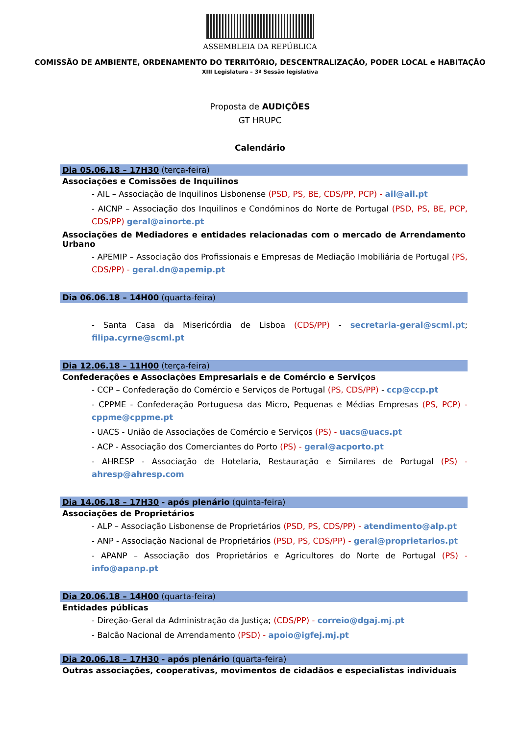ASSEMBLEIA DA REPÚBLICA
COMISSÃO DE AMBIENTE, ORDENAMENTO DO TERRITÓRIO, DESCENTRALIZAÇÃO, PODER LOCAL e HABITAÇÃO
XIII Legislatura – 3ª Sessão legislativa
Proposta de AUDIÇÕES
GT HRUPC
Calendário
Dia 05.06.18 – 17H30 (terça-feira)
Associações e Comissões de Inquilinos
- AIL – Associação de Inquilinos Lisbonense (PSD, PS, BE, CDS/PP, PCP) - ail@ail.pt
- AICNP – Associação dos Inquilinos e Condóminos do Norte de Portugal (PSD, PS, BE, PCP, CDS/PP) geral@ainorte.pt
Associações de Mediadores e entidades relacionadas com o mercado de Arrendamento Urbano
- APEMIP – Associação dos Profissionais e Empresas de Mediação Imobiliária de Portugal (PS, CDS/PP) - geral.dn@apemip.pt
Dia 06.06.18 – 14H00 (quarta-feira)
- Santa Casa da Misericórdia de Lisboa (CDS/PP) - secretaria-geral@scml.pt; filipa.cyrne@scml.pt
Dia 12.06.18 – 11H00 (terça-feira)
Confederações e Associações Empresariais e de Comércio e Serviços
- CCP – Confederação do Comércio e Serviços de Portugal (PS, CDS/PP) - ccp@ccp.pt
- CPPME - Confederação Portuguesa das Micro, Pequenas e Médias Empresas (PS, PCP) - cppme@cppme.pt
- UACS - União de Associações de Comércio e Serviços (PS) - uacs@uacs.pt
- ACP - Associação dos Comerciantes do Porto (PS) - geral@acporto.pt
- AHRESP - Associação de Hotelaria, Restauração e Similares de Portugal (PS) - ahresp@ahresp.com
Dia 14.06.18 – 17H30 - após plenário (quinta-feira)
Associações de Proprietários
- ALP – Associação Lisbonense de Proprietários (PSD, PS, CDS/PP) - atendimento@alp.pt
- ANP - Associação Nacional de Proprietários (PSD, PS, CDS/PP) - geral@proprietarios.pt
- APANP – Associação dos Proprietários e Agricultores do Norte de Portugal (PS) - info@apanp.pt
Dia 20.06.18 – 14H00 (quarta-feira)
Entidades públicas
- Direção-Geral da Administração da Justiça; (CDS/PP) - correio@dgaj.mj.pt
- Balcão Nacional de Arrendamento (PSD) - apoio@igfej.mj.pt
Dia 20.06.18 – 17H30 - após plenário (quarta-feira)
Outras associações, cooperativas, movimentos de cidadãos e especialistas individuais